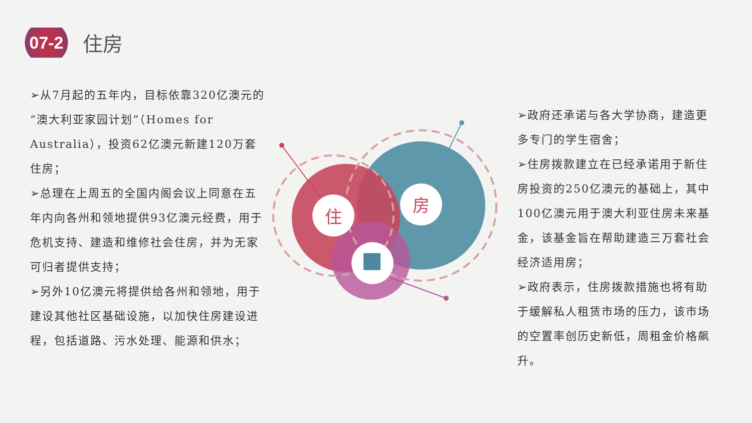07-2
住房
➢从7月起的五年内，目标依靠320亿澳元的“澳大利亚家园计划”（Homes for Australia），投资62亿澳元新建120万套住房；
➢总理在上周五的全国内阁会议上同意在五年内向各州和领地提供93亿澳元经费，用于危机支持、建造和维修社会住房，并为无家可归者提供支持；
➢另外10亿澳元将提供给各州和领地，用于建设其他社区基础设施，以加快住房建设进程，包括道路、污水处理、能源和供水；
住
房
➢政府还承诺与各大学协商，建造更多专门的学生宿舍；
➢住房拨款建立在已经承诺用于新住房投资的250亿澳元的基础上，其中100亿澳元用于澳大利亚住房未来基金，该基金旨在帮助建造三万套社会经济适用房；
➢政府表示，住房拨款措施也将有助于缓解私人租赁市场的压力，该市场的空置率创历史新低，周租金价格飙升。